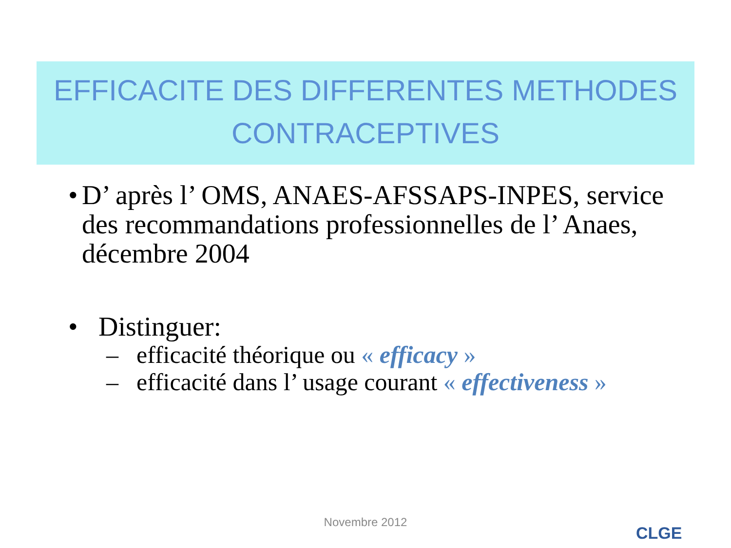EFFICACITE DES DIFFERENTES METHODES CONTRACEPTIVES
• D’ après l’ OMS, ANAES-AFSSAPS-INPES, service des recommandations professionnelles de l’ Anaes, décembre 2004
• Distinguer:
– efficacité théorique ou « efficacy »
– efficacité dans l’ usage courant « effectiveness »
Novembre 2012
CLGE